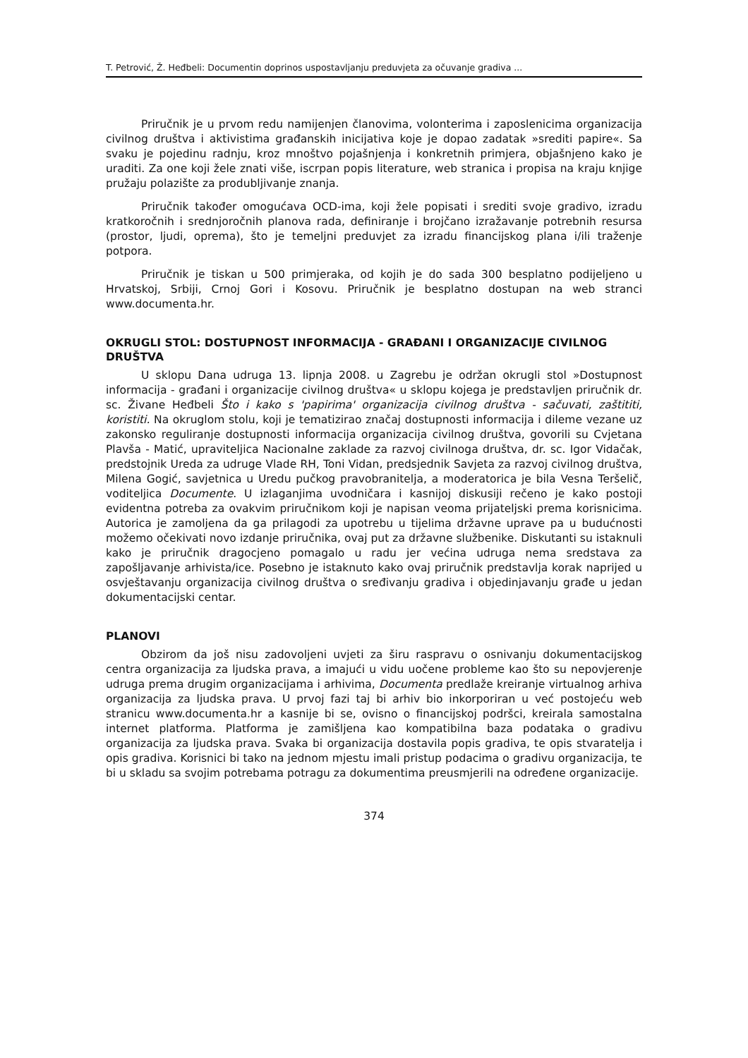T. Petrović, Ž. Heđbeli: Documentin doprinos uspostavljanju preduvjeta za očuvanje gradiva ...
Priručnik je u prvom redu namijenjen članovima, volonterima i zaposlenicima organizacija civilnog društva i aktivistima građanskih inicijativa koje je dopao zadatak »srediti papire«. Sa svaku je pojedinu radnju, kroz mnoštvo pojašnjenja i konkretnih primjera, objašnjeno kako je uraditi. Za one koji žele znati više, iscrpan popis literature, web stranica i propisa na kraju knjige pružaju polazište za produbljivanje znanja.
Priručnik također omogućava OCD-ima, koji žele popisati i srediti svoje gradivo, izradu kratkoročnih i srednjoročnih planova rada, definiranje i brojčano izražavanje potrebnih resursa (prostor, ljudi, oprema), što je temeljni preduvjet za izradu financijskog plana i/ili traženje potpora.
Priručnik je tiskan u 500 primjeraka, od kojih je do sada 300 besplatno podijeljeno u Hrvatskoj, Srbiji, Crnoj Gori i Kosovu. Priručnik je besplatno dostupan na web stranci www.documenta.hr.
OKRUGLI STOL: DOSTUPNOST INFORMACIJA - GRAĐANI I ORGANIZACIJE CIVILNOG DRUŠTVA
U sklopu Dana udruga 13. lipnja 2008. u Zagrebu je održan okrugli stol »Dostupnost informacija - građani i organizacije civilnog društva« u sklopu kojega je predstavljen priručnik dr. sc. Živane Heđbeli Što i kako s 'papirima' organizacija civilnog društva - sačuvati, zaštititi, koristiti. Na okruglom stolu, koji je tematizirao značaj dostupnosti informacija i dileme vezane uz zakonsko reguliranje dostupnosti informacija organizacija civilnog društva, govorili su Cvjetana Plavša - Matić, upraviteljica Nacionalne zaklade za razvoj civilnoga društva, dr. sc. Igor Vidačak, predstojnik Ureda za udruge Vlade RH, Toni Vidan, predsjednik Savjeta za razvoj civilnog društva, Milena Gogić, savjetnica u Uredu pučkog pravobranitelja, a moderatorica je bila Vesna Teršelič, voditeljica Documente. U izlaganjima uvodničara i kasnijoj diskusiji rečeno je kako postoji evidentna potreba za ovakvim priručnikom koji je napisan veoma prijateljski prema korisnicima. Autorica je zamoljena da ga prilagodi za upotrebu u tijelima državne uprave pa u budućnosti možemo očekivati novo izdanje priručnika, ovaj put za državne službenike. Diskutanti su istaknuli kako je priručnik dragocjeno pomagalo u radu jer većina udruga nema sredstava za zapošljavanje arhivista/ice. Posebno je istaknuto kako ovaj priručnik predstavlja korak naprijed u osvještavanju organizacija civilnog društva o sređivanju gradiva i objedinjavanju građe u jedan dokumentacijski centar.
PLANOVI
Obzirom da još nisu zadovoljeni uvjeti za širu raspravu o osnivanju dokumentacijskog centra organizacija za ljudska prava, a imajući u vidu uočene probleme kao što su nepovjerenje udruga prema drugim organizacijama i arhivima, Documenta predlaže kreiranje virtualnog arhiva organizacija za ljudska prava. U prvoj fazi taj bi arhiv bio inkorporiran u već postojeću web stranicu www.documenta.hr a kasnije bi se, ovisno o financijskoj podršci, kreirala samostalna internet platforma. Platforma je zamišljena kao kompatibilna baza podataka o gradivu organizacija za ljudska prava. Svaka bi organizacija dostavila popis gradiva, te opis stvaratelja i opis gradiva. Korisnici bi tako na jednom mjestu imali pristup podacima o gradivu organizacija, te bi u skladu sa svojim potrebama potragu za dokumentima preusmjerili na određene organizacije.
374